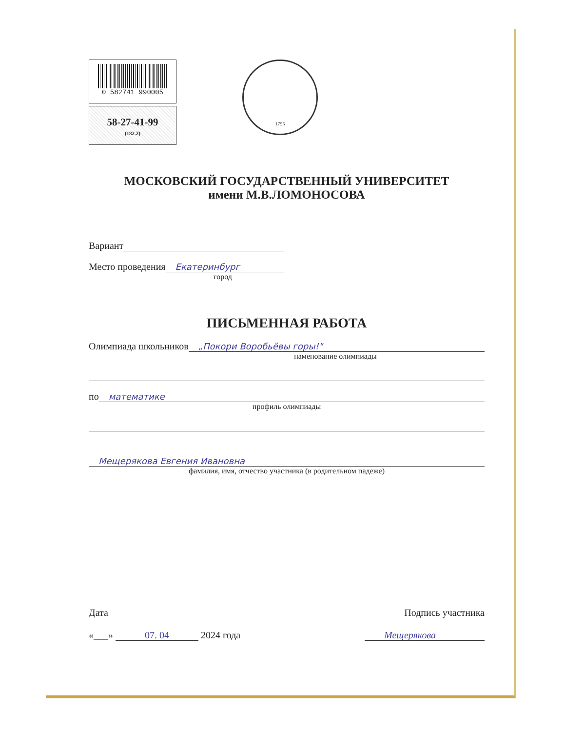0 582741 990005
58-27-41-99
(182.2)
1755
МОСКОВСКИЙ ГОСУДАРСТВЕННЫЙ УНИВЕРСИТЕТ
имени М.В.ЛОМОНОСОВА
Вариант
Место проведения Екатеринбург
город
ПИСЬМЕННАЯ РАБОТА
Олимпиада школьников „Покори Воробьёвы горы!"
наменование олимпиады
по математике
профиль олимпиады
Мещерякова Евгения Ивановна
фамилия, имя, отчество участника (в родительном падеже)
Дата
«___» 07. 04 2024 года
Подпись участника
Мещерякова